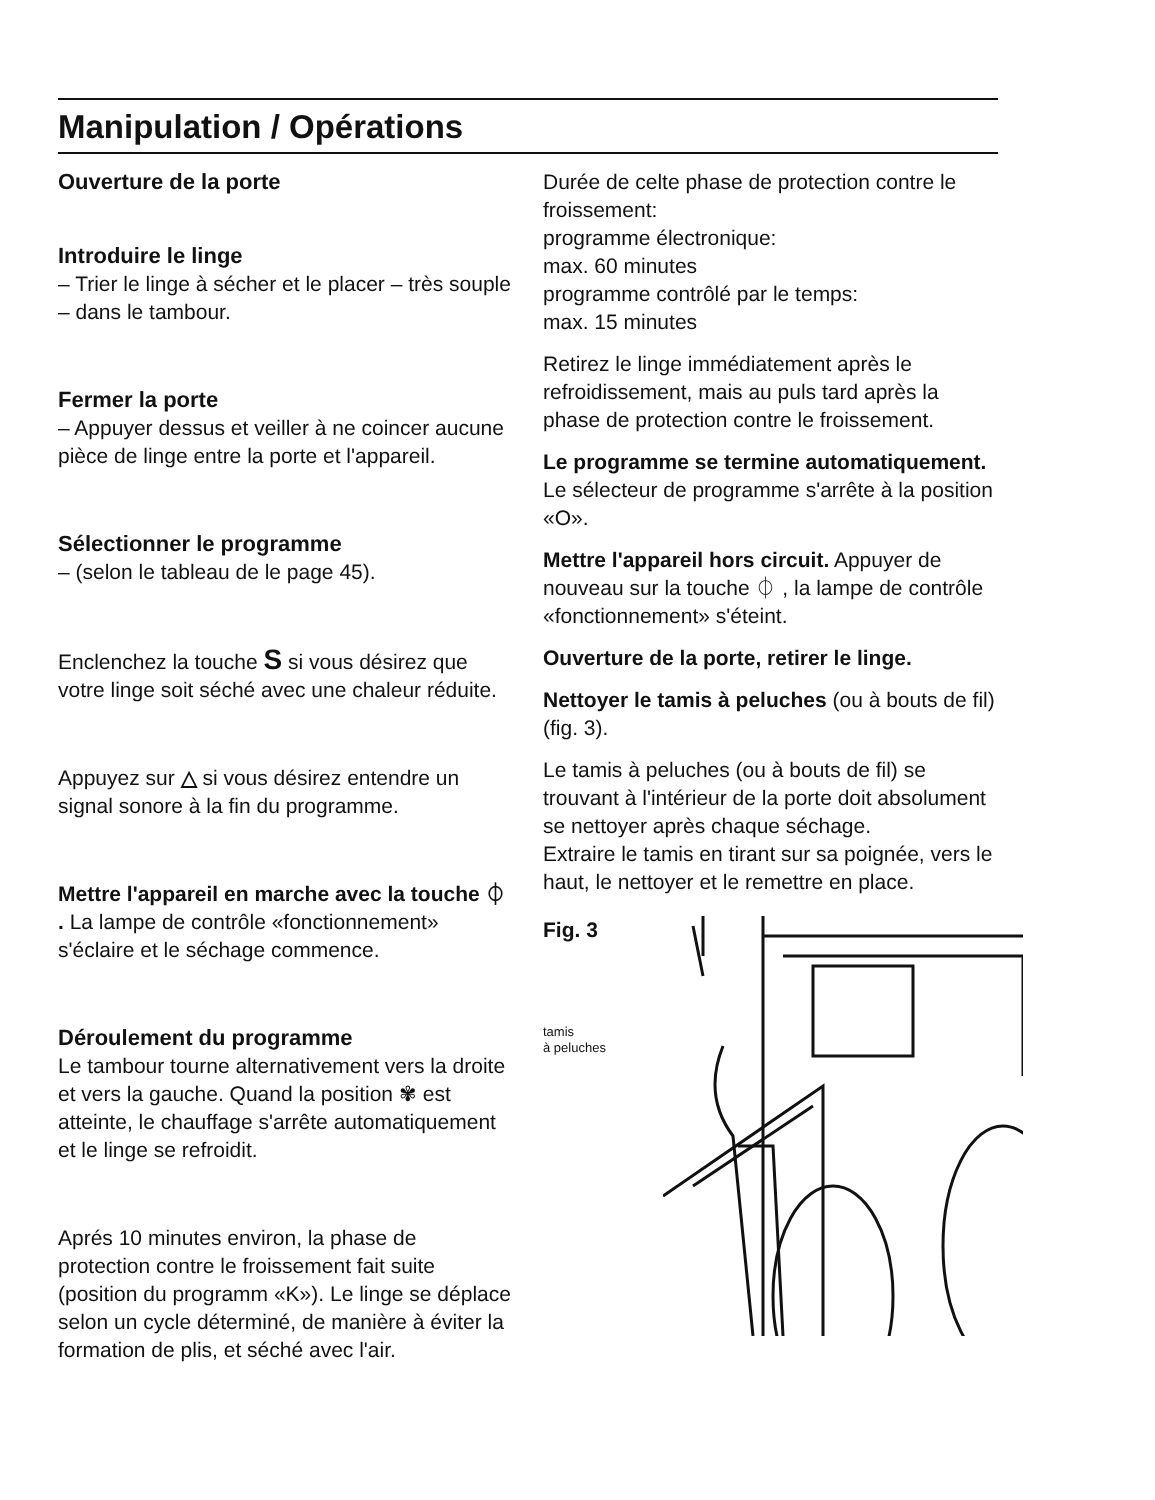Manipulation / Opérations
Ouverture de la porte
Introduire le linge
– Trier le linge à sécher et le placer – très souple – dans le tambour.
Fermer la porte
– Appuyer dessus et veiller à ne coincer aucune pièce de linge entre la porte et l'appareil.
Sélectionner le programme
– (selon le tableau de le page 45).
Enclenchez la touche S si vous désirez que votre linge soit séché avec une chaleur réduite.
Appuyez sur △ si vous désirez entendre un signal sonore à la fin du programme.
Mettre l'appareil en marche avec la touche ⏀ . La lampe de contrôle «fonctionnement» s'éclaire et le séchage commence.
Déroulement du programme
Le tambour tourne alternativement vers la droite et vers la gauche. Quand la position ✾ est atteinte, le chauffage s'arrête automatiquement et le linge se refroidit.
Aprés 10 minutes environ, la phase de protection contre le froissement fait suite (position du programm «K»). Le linge se déplace selon un cycle déterminé, de manière à éviter la formation de plis, et séché avec l'air.
Durée de celte phase de protection contre le froissement:
programme électronique:
max. 60 minutes
programme contrôlé par le temps:
max. 15 minutes
Retirez le linge immédiatement après le refroidissement, mais au puls tard après la phase de protection contre le froissement.
Le programme se termine automatiquement. Le sélecteur de programme s'arrête à la position «O».
Mettre l'appareil hors circuit. Appuyer de nouveau sur la touche ⏀ , la lampe de contrôle «fonctionnement» s'éteint.
Ouverture de la porte, retirer le linge.
Nettoyer le tamis à peluches (ou à bouts de fil) (fig. 3).
Le tamis à peluches (ou à bouts de fil) se trouvant à l'intérieur de la porte doit absolument se nettoyer après chaque séchage.
Extraire le tamis en tirant sur sa poignée, vers le haut, le nettoyer et le remettre en place.
Fig. 3
tamis
à peluches